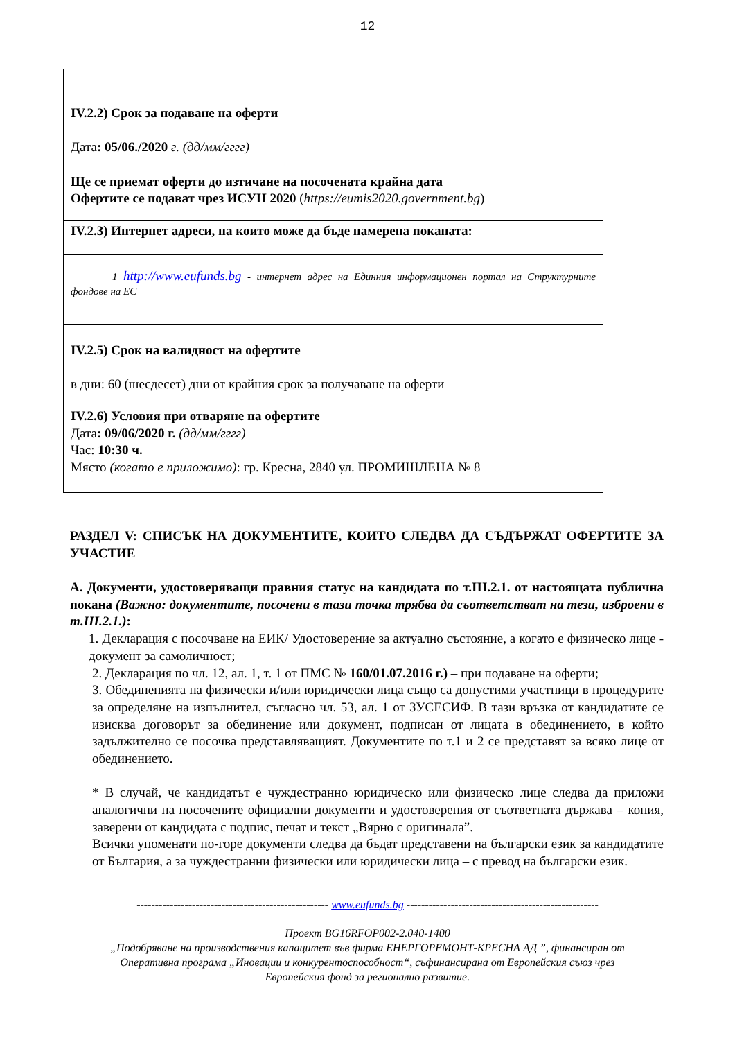12
| IV.2.2) Срок за подаване на оферти Дата : 05/06./2020 г. (дд/мм/гггг) Ще се приемат оферти до изтичане на посочената крайна дата Офертите се подават чрез ИСУН 2020 ( https://eumis2020.government.bg ) |
| IV.2.3) Интернет адреси, на които може да бъде намерена поканата: |
| 1 http://www.eufunds.bg - интернет адрес на Единния информационен портал на Структурните фондове на ЕС |
| IV.2.5) Срок на валидност на офертите в дни: 60 (шесдесет) дни от крайния срок за получаване на оферти |
| IV.2.6) Условия при отваряне на офертите Дата : 09/06/2020 г. (дд/мм/гггг) Час: 10:30 ч. Място (когато е приложимо) : гр. Кресна, 2840 ул. ПРОМИШЛЕНА № 8 |
РАЗДЕЛ V: СПИСЪК НА ДОКУМЕНТИТЕ, КОИТО СЛЕДВА ДА СЪДЪРЖАТ ОФЕРТИТЕ ЗА УЧАСТИЕ
А. Документи, удостоверяващи правния статус на кандидата по т.III.2.1. от настоящата публична покана (Важно: документите, посочени в тази точка трябва да съответстват на тези, изброени в т.III.2.1.):
1. Декларация с посочване на ЕИК/ Удостоверение за актуално състояние, а когато е физическо лице - документ за самоличност;
2. Декларация по чл. 12, ал. 1, т. 1 от ПМС № 160/01.07.2016 г.) – при подаване на оферти;
3. Обединенията на физически и/или юридически лица също са допустими участници в процедурите за определяне на изпълнител, съгласно чл. 53, ал. 1 от ЗУСЕСИФ. В тази връзка от кандидатите се изисква договорът за обединение или документ, подписан от лицата в обединението, в който задължително се посочва представляващият. Документите по т.1 и 2 се представят за всяко лице от обединението.
* В случай, че кандидатът е чуждестранно юридическо или физическо лице следва да приложи аналогични на посочените официални документи и удостоверения от съответната държава – копия, заверени от кандидата с подпис, печат и текст „Вярно с оригинала”.
Всички упоменати по-горе документи следва да бъдат представени на български език за кандидатите от България, а за чуждестранни физически или юридически лица – с превод на български език.
---------------------------------------------------- www.eufunds.bg ----------------------------------------------------
Проект BG16RFOP002-2.040-1400
„Подобряване на производствения капацитет във фирма ЕНЕРГОРЕМОНТ-КРЕСНА АД ”, финансиран от
Оперативна програма „Иновации и конкурентоспособност“, съфинансирана от Европейския съюз чрез
Европейския фонд за регионално развитие.